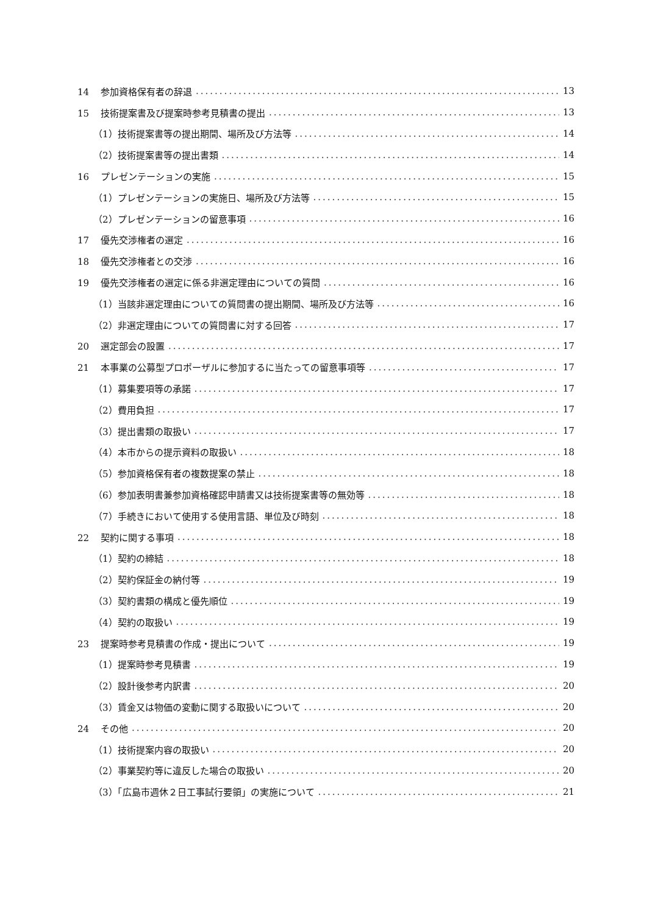14 参加資格保有者の辞退 13
15 技術提案書及び提案時参考見積書の提出 13
（1）技術提案書等の提出期間、場所及び方法等 14
（2）技術提案書等の提出書類 14
16 プレゼンテーションの実施 15
（1）プレゼンテーションの実施日、場所及び方法等 15
（2）プレゼンテーションの留意事項 16
17 優先交渉権者の選定 16
18 優先交渉権者との交渉 16
19 優先交渉権者の選定に係る非選定理由についての質問 16
（1）当該非選定理由についての質問書の提出期間、場所及び方法等 16
（2）非選定理由についての質問書に対する回答 17
20 選定部会の設置 17
21 本事業の公募型プロポーザルに参加するに当たっての留意事項等 17
（1）募集要項等の承諾 17
（2）費用負担 17
（3）提出書類の取扱い 17
（4）本市からの提示資料の取扱い 18
（5）参加資格保有者の複数提案の禁止 18
（6）参加表明書兼参加資格確認申請書又は技術提案書等の無効等 18
（7）手続きにおいて使用する使用言語、単位及び時刻 18
22 契約に関する事項 18
（1）契約の締結 18
（2）契約保証金の納付等 19
（3）契約書類の構成と優先順位 19
（4）契約の取扱い 19
23 提案時参考見積書の作成・提出について 19
（1）提案時参考見積書 19
（2）設計後参考内訳書 20
（3）賃金又は物価の変動に関する取扱いについて 20
24 その他 20
（1）技術提案内容の取扱い 20
（2）事業契約等に違反した場合の取扱い 20
（3）「広島市週休２日工事試行要領」の実施について 21